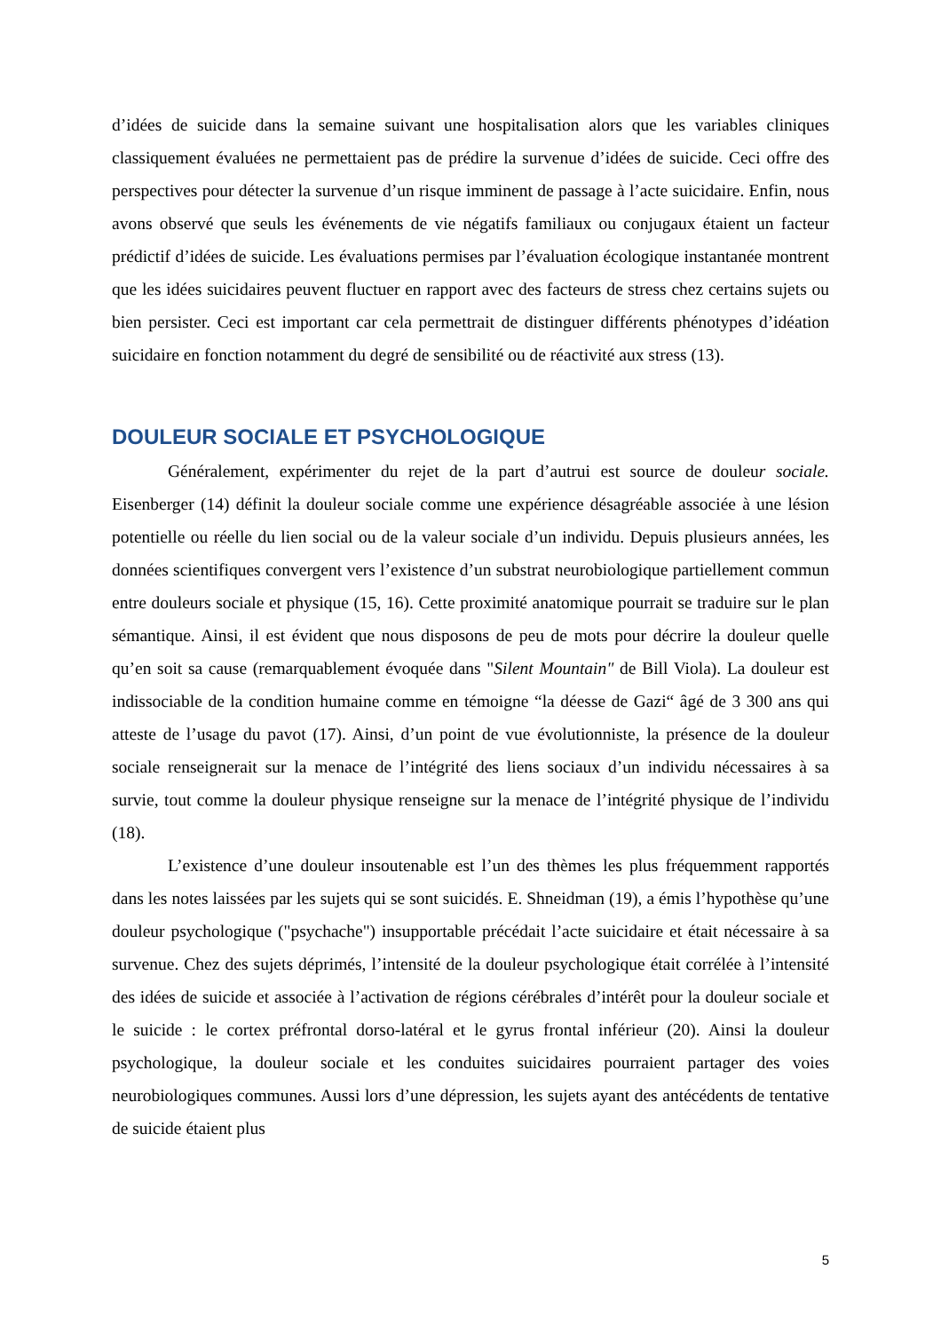d’idées de suicide dans la semaine suivant une hospitalisation alors que les variables cliniques classiquement évaluées ne permettaient pas de prédire la survenue d’idées de suicide. Ceci offre des perspectives pour détecter la survenue d’un risque imminent de passage à l’acte suicidaire. Enfin, nous avons observé que seuls les événements de vie négatifs familiaux ou conjugaux étaient un facteur prédictif d’idées de suicide. Les évaluations permises par l’évaluation écologique instantanée montrent que les idées suicidaires peuvent fluctuer en rapport avec des facteurs de stress chez certains sujets ou bien persister. Ceci est important car cela permettrait de distinguer différents phénotypes d’idéation suicidaire en fonction notamment du degré de sensibilité ou de réactivité aux stress (13).
DOULEUR SOCIALE ET PSYCHOLOGIQUE
Généralement, expérimenter du rejet de la part d’autrui est source de douleur sociale. Eisenberger (14) définit la douleur sociale comme une expérience désagréable associée à une lésion potentielle ou réelle du lien social ou de la valeur sociale d’un individu. Depuis plusieurs années, les données scientifiques convergent vers l’existence d’un substrat neurobiologique partiellement commun entre douleurs sociale et physique (15, 16). Cette proximité anatomique pourrait se traduire sur le plan sémantique. Ainsi, il est évident que nous disposons de peu de mots pour décrire la douleur quelle qu’en soit sa cause (remarquablement évoquée dans "Silent Mountain" de Bill Viola). La douleur est indissociable de la condition humaine comme en témoigne “la déesse de Gazi“ âgé de 3 300 ans qui atteste de l’usage du pavot (17). Ainsi, d’un point de vue évolutionniste, la présence de la douleur sociale renseignerait sur la menace de l’intégrité des liens sociaux d’un individu nécessaires à sa survie, tout comme la douleur physique renseigne sur la menace de l’intégrité physique de l’individu (18).
L’existence d’une douleur insoutenable est l’un des thèmes les plus fréquemment rapportés dans les notes laissées par les sujets qui se sont suicidés. E. Shneidman (19), a émis l’hypothèse qu’une douleur psychologique ("psychache") insupportable précédait l’acte suicidaire et était nécessaire à sa survenue. Chez des sujets déprimés, l’intensité de la douleur psychologique était corrélée à l’intensité des idées de suicide et associée à l’activation de régions cérébrales d’intérêt pour la douleur sociale et le suicide : le cortex préfrontal dorso-latéral et le gyrus frontal inférieur (20). Ainsi la douleur psychologique, la douleur sociale et les conduites suicidaires pourraient partager des voies neurobiologiques communes. Aussi lors d’une dépression, les sujets ayant des antécédents de tentative de suicide étaient plus
5